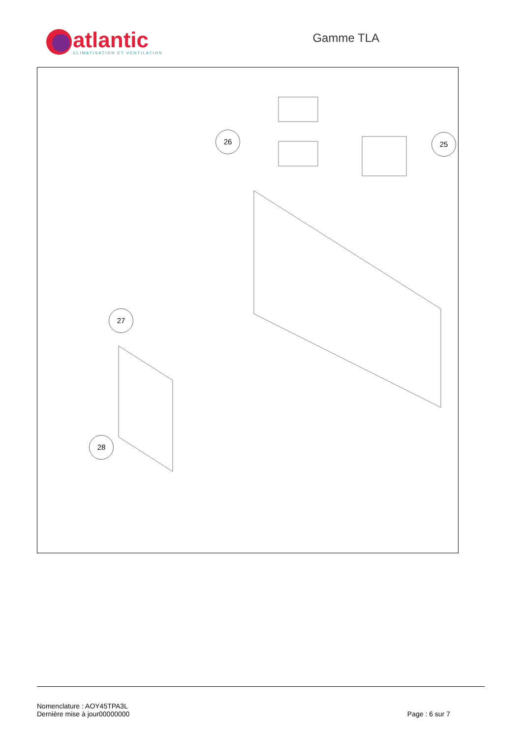atlantic
CLIMATISATION ET VENTILATION
Gamme TLA
26 25
27
28
Nomenclature : AOY45TPA3L
Dernière mise à jour00000000
Page : 6 sur 7